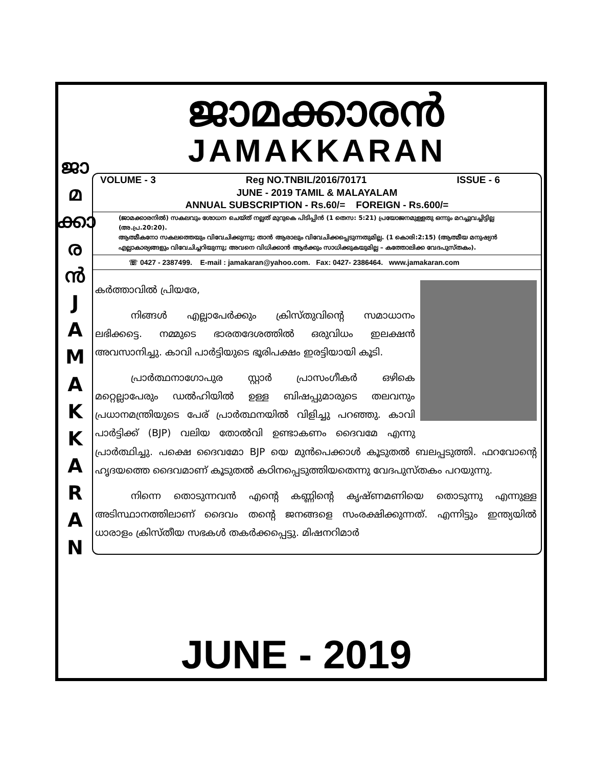ജാ
മ
ക്കാ
ര
ൻ
J
A
M
A
K
K
A
R
A
N
ജാമക്കാരൻ
JAMAKKARAN
VOLUME - 3 Reg NO.TNBIL/2016/70171 ISSUE - 6
JUNE - 2019 TAMIL & MALAYALAM
ANNUAL SUBSCRIPTION - Rs.60/= FOREIGN - Rs.600/=
(ജാമക്കാരനിൽ) സകലവും ശോധന ചെയ്ത് നല്ലത് മുറുകെ പിടിപ്പിൻ (1 തെസ: 5:21) പ്രയോജനമുള്ളതു ഒന്നും മറച്ചുവച്ചിട്ടില്ല (അ.പ്ര.20:20).
ആത്മീകനോ സകലത്തെയും വിവേചിക്കുന്നു; താൻ ആരാലും വിവേചിക്കപ്പെടുന്നതുമില്ല. (1 കൊരി:2:15) (ആത്മീയ മനുഷ്യൻ എല്ലാകാര്യങ്ങളും വിവേചിച്ചറിയുന്നു; അവനെ വിധിക്കാൻ ആർക്കും സാധിക്കുകയുമില്ല – കത്തോലിക്ക വേദപുസ്തകം).
☏ 0427 - 2387499. E-mail : jamakaran@yahoo.com. Fax: 0427- 2386464. www.jamakaran.com
കർത്താവിൽ പ്രിയരേ,
നിങ്ങൾ എല്ലാപേർക്കും ക്രിസ്തുവിന്റെ സമാധാനം ലഭിക്കട്ടെ. നമ്മുടെ ഭാരതദേശത്തിൽ ഒരുവിധം ഇലക്ഷൻ അവസാനിച്ചു. കാവി പാർട്ടിയുടെ ഭൂരിപക്ഷം ഇരട്ടിയായി കൂടി.
പ്രാർത്ഥനാഗോപുര സ്റ്റാർ പ്രാസംഗീകർ ഒഴികെ മറ്റെല്ലാപേരും ഡൽഹിയിൽ ഉള്ള ബിഷപ്പുമാരുടെ തലവനും പ്രധാനമന്ത്രിയുടെ പേര് പ്രാർത്ഥനയിൽ വിളിച്ചു പറഞ്ഞു. കാവി പാർട്ടിക്ക് (BJP) വലിയ തോൽവി ഉണ്ടാകണം ദൈവമേ എന്നു പ്രാർത്ഥിച്ചു. പക്ഷെ ദൈവമോ BJP യെ മുൻപെക്കാൾ കൂടുതൽ ബലപ്പടുത്തി. ഫറവോന്റെ ഹൃദയത്തെ ദൈവമാണ് കൂടുതൽ കഠിനപ്പെടുത്തിയതെന്നു വേദപുസ്തകം പറയുന്നു.
നിന്നെ തൊടുന്നവൻ എന്റെ കണ്ണിന്റെ കൃഷ്ണമണിയെ തൊടുന്നു എന്നുള്ള അടിസ്ഥാനത്തിലാണ് ദൈവം തന്റെ ജനങ്ങളെ സംരക്ഷിക്കുന്നത്. എന്നിട്ടും ഇന്ത്യയിൽ ധാരാളം ക്രിസ്തീയ സഭകൾ തകർക്കപ്പെട്ടു. മിഷനറിമാർ
JUNE - 2019